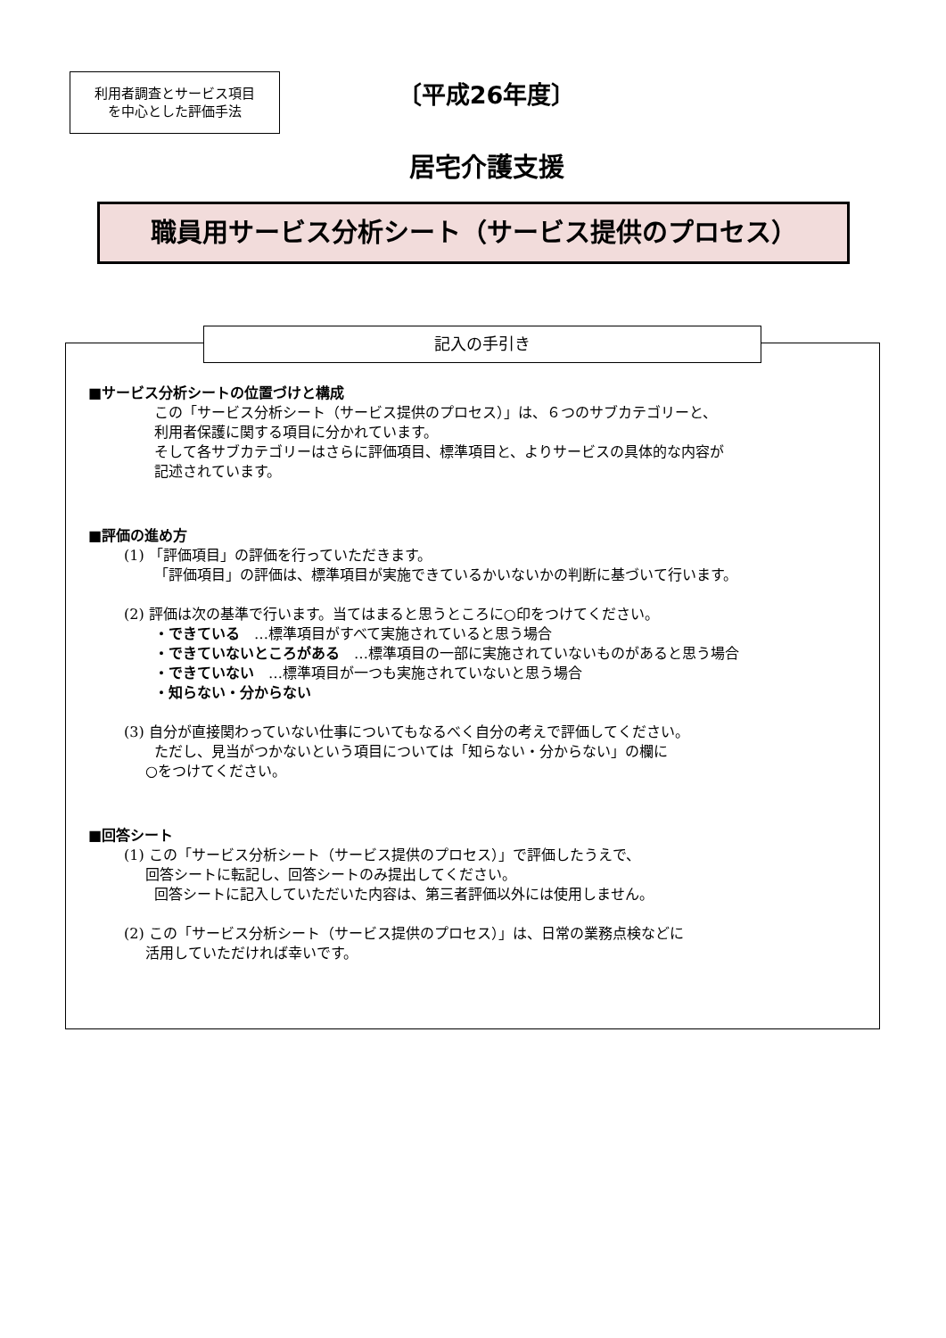利用者調査とサービス項目
を中心とした評価手法
〔平成26年度〕
居宅介護支援
職員用サービス分析シート（サービス提供のプロセス）
記入の手引き
■サービス分析シートの位置づけと構成
この「サービス分析シート（サービス提供のプロセス）」は、６つのサブカテゴリーと、
利用者保護に関する項目に分かれています。
そして各サブカテゴリーはさらに評価項目、標準項目と、よりサービスの具体的な内容が
記述されています。
■評価の進め方
(1) 「評価項目」の評価を行っていただきます。
「評価項目」の評価は、標準項目が実施できているかいないかの判断に基づいて行います。
(2) 評価は次の基準で行います。当てはまると思うところに○印をつけてください。
・できている　…標準項目がすべて実施されていると思う場合
・できていないところがある　…標準項目の一部に実施されていないものがあると思う場合
・できていない　…標準項目が一つも実施されていないと思う場合
・知らない・分からない
(3) 自分が直接関わっていない仕事についてもなるべく自分の考えで評価してください。
ただし、見当がつかないという項目については「知らない・分からない」の欄に
○をつけてください。
■回答シート
(1) この「サービス分析シート（サービス提供のプロセス）」で評価したうえで、
回答シートに転記し、回答シートのみ提出してください。
回答シートに記入していただいた内容は、第三者評価以外には使用しません。
(2) この「サービス分析シート（サービス提供のプロセス）」は、日常の業務点検などに
活用していただければ幸いです。